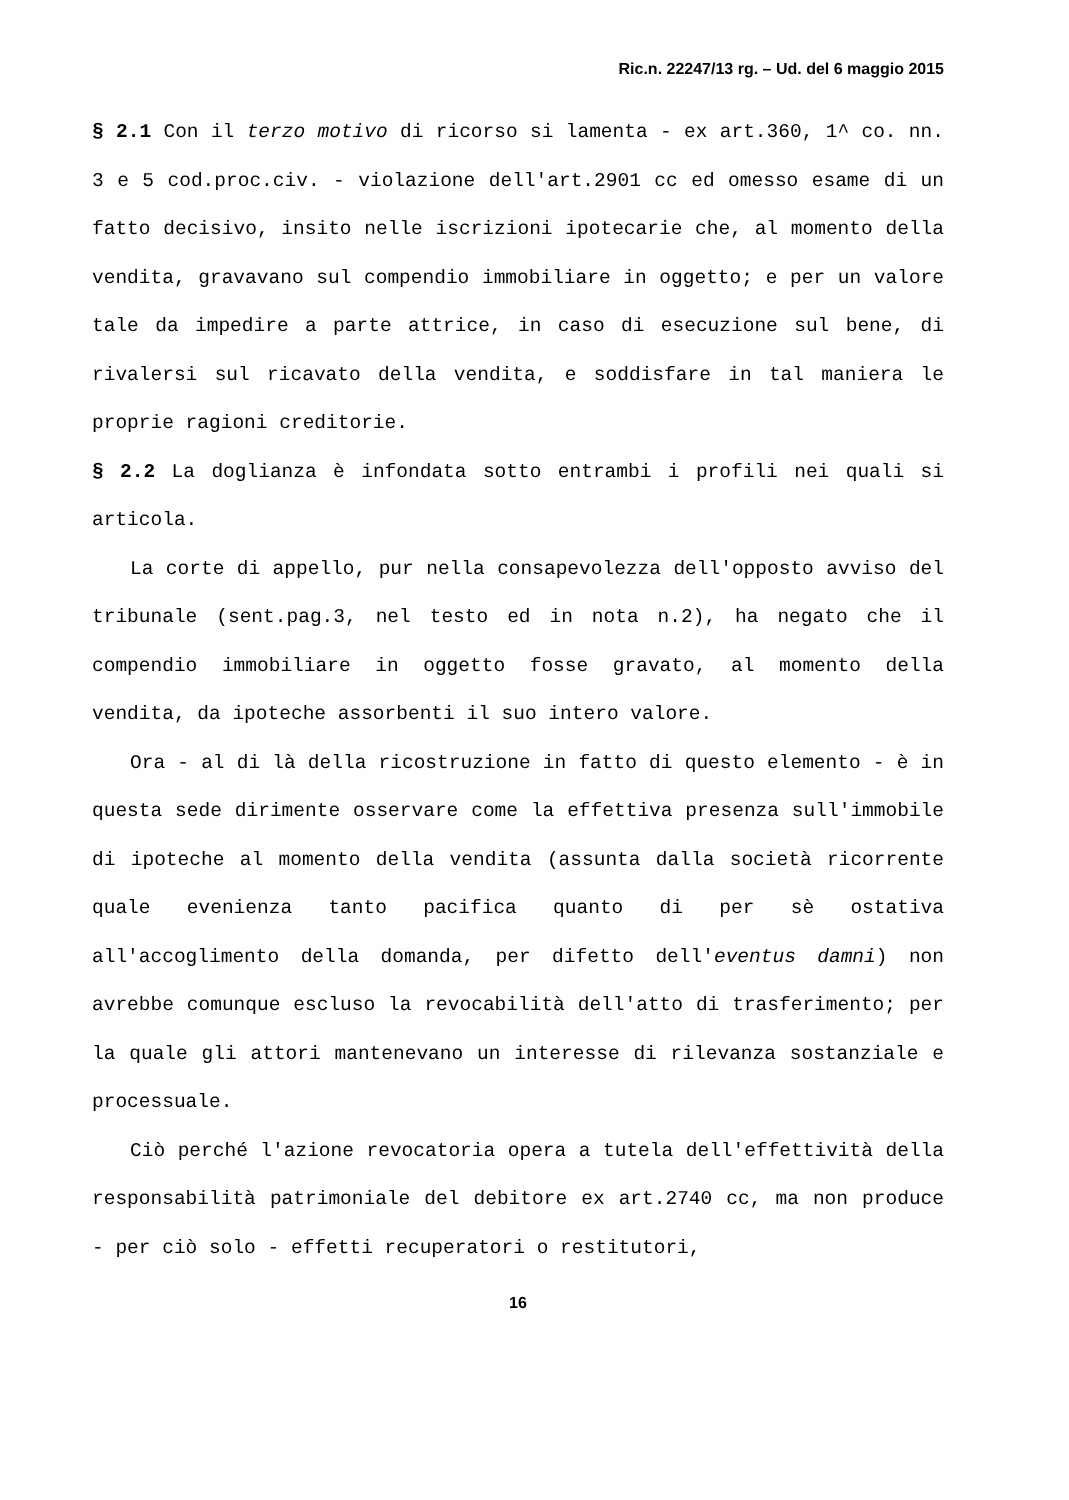Ric.n. 22247/13 rg. – Ud. del 6 maggio 2015
§ 2.1 Con il terzo motivo di ricorso si lamenta - ex art.360, 1^ co. nn. 3 e 5 cod.proc.civ. - violazione dell'art.2901 cc ed omesso esame di un fatto decisivo, insito nelle iscrizioni ipotecarie che, al momento della vendita, gravavano sul compendio immobiliare in oggetto; e per un valore tale da impedire a parte attrice, in caso di esecuzione sul bene, di rivalersi sul ricavato della vendita, e soddisfare in tal maniera le proprie ragioni creditorie.
§ 2.2 La doglianza è infondata sotto entrambi i profili nei quali si articola.
La corte di appello, pur nella consapevolezza dell'opposto avviso del tribunale (sent.pag.3, nel testo ed in nota n.2), ha negato che il compendio immobiliare in oggetto fosse gravato, al momento della vendita, da ipoteche assorbenti il suo intero valore.
Ora - al di là della ricostruzione in fatto di questo elemento - è in questa sede dirimente osservare come la effettiva presenza sull'immobile di ipoteche al momento della vendita (assunta dalla società ricorrente quale evenienza tanto pacifica quanto di per sè ostativa all'accoglimento della domanda, per difetto dell'eventus damni) non avrebbe comunque escluso la revocabilità dell'atto di trasferimento; per la quale gli attori mantenevano un interesse di rilevanza sostanziale e processuale.
Ciò perché l'azione revocatoria opera a tutela dell'effettività della responsabilità patrimoniale del debitore ex art.2740 cc, ma non produce - per ciò solo - effetti recuperatori o restitutori,
16